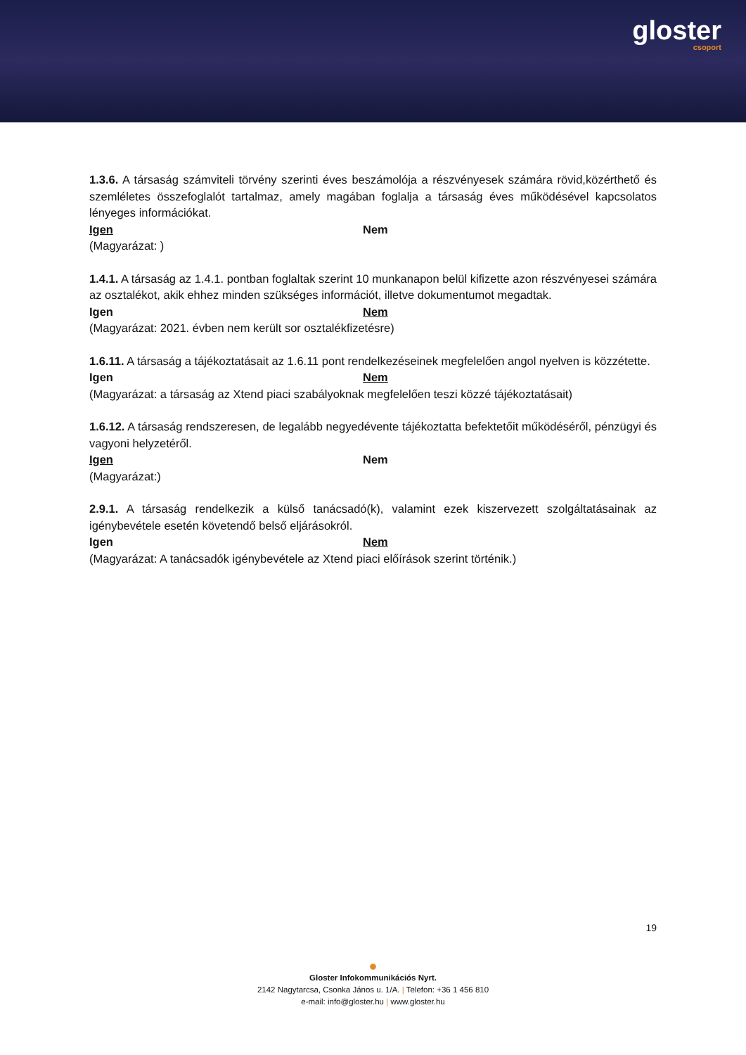gloster
csoport
1.3.6. A társaság számviteli törvény szerinti éves beszámolója a részvényesek számára rövid,közérthető és szemléletes összefoglalót tartalmaz, amely magában foglalja a társaság éves működésével kapcsolatos lényeges információkat.
Igen Nem
(Magyarázat: )
1.4.1. A társaság az 1.4.1. pontban foglaltak szerint 10 munkanapon belül kifizette azon részvényesei számára az osztalékot, akik ehhez minden szükséges információt, illetve dokumentumot megadtak.
Igen Nem
(Magyarázat: 2021. évben nem került sor osztalékfizetésre)
1.6.11. A társaság a tájékoztatásait az 1.6.11 pont rendelkezéseinek megfelelően angol nyelven is közzétette.
Igen Nem
(Magyarázat: a társaság az Xtend piaci szabályoknak megfelelően teszi közzé tájékoztatásait)
1.6.12. A társaság rendszeresen, de legalább negyedévente tájékoztatta befektetőit működéséről, pénzügyi és vagyoni helyzetéről.
Igen Nem
(Magyarázat:)
2.9.1. A társaság rendelkezik a külső tanácsadó(k), valamint ezek kiszervezett szolgáltatásainak az igénybevétele esetén követendő belső eljárásokról.
Igen Nem
(Magyarázat: A tanácsadók igénybevétele az Xtend piaci előírások szerint történik.)
19
●
Gloster Infokommunikációs Nyrt.
2142 Nagytarcsa, Csonka János u. 1/A. | Telefon: +36 1 456 810
e-mail: info@gloster.hu | www.gloster.hu